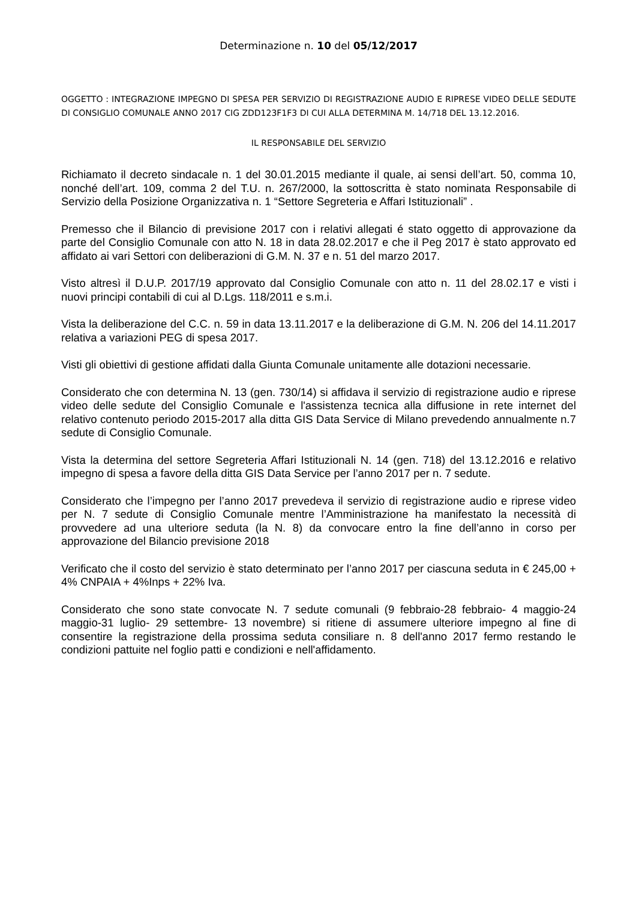Determinazione n. 10 del 05/12/2017
OGGETTO : INTEGRAZIONE IMPEGNO DI SPESA PER SERVIZIO DI REGISTRAZIONE AUDIO E RIPRESE VIDEO DELLE SEDUTE DI CONSIGLIO COMUNALE ANNO 2017 CIG ZDD123F1F3 DI CUI ALLA DETERMINA M. 14/718 DEL 13.12.2016.
IL RESPONSABILE DEL SERVIZIO
Richiamato il decreto sindacale n. 1 del 30.01.2015 mediante il quale, ai sensi dell’art. 50, comma 10, nonché dell’art. 109, comma 2 del T.U. n. 267/2000, la sottoscritta è stato nominata Responsabile di Servizio della Posizione Organizzativa n. 1 “Settore Segreteria e Affari Istituzionali” .
Premesso che il Bilancio di previsione 2017 con i relativi allegati é stato oggetto di approvazione da parte del Consiglio Comunale con atto N. 18 in data 28.02.2017 e che il Peg 2017 è stato approvato ed affidato ai vari Settori con deliberazioni di G.M. N. 37 e n. 51 del marzo 2017.
Visto altresì il D.U.P. 2017/19 approvato dal Consiglio Comunale con atto n. 11 del 28.02.17 e visti i nuovi principi contabili di cui al D.Lgs. 118/2011 e s.m.i.
Vista la deliberazione del C.C. n. 59 in data 13.11.2017 e la deliberazione di G.M. N. 206 del 14.11.2017 relativa a variazioni PEG di spesa 2017.
Visti gli obiettivi di gestione affidati dalla Giunta Comunale unitamente alle dotazioni necessarie.
Considerato che con determina N. 13 (gen. 730/14) si affidava il servizio di registrazione audio e riprese video delle sedute del Consiglio Comunale e l'assistenza tecnica alla diffusione in rete internet del relativo contenuto periodo 2015-2017 alla ditta GIS Data Service di Milano prevedendo annualmente n.7 sedute di Consiglio Comunale.
Vista la determina del settore Segreteria Affari Istituzionali N. 14 (gen. 718) del 13.12.2016 e relativo impegno di spesa a favore della ditta GIS Data Service per l’anno 2017 per n. 7 sedute.
Considerato che l’impegno per l’anno 2017 prevedeva il servizio di registrazione audio e riprese video per N. 7 sedute di Consiglio Comunale mentre l’Amministrazione ha manifestato la necessità di provvedere ad una ulteriore seduta (la N. 8) da convocare entro la fine dell’anno in corso per approvazione del Bilancio previsione 2018
Verificato che il costo del servizio è stato determinato per l’anno 2017 per ciascuna seduta in € 245,00 + 4% CNPAIA + 4%Inps + 22% Iva.
Considerato che sono state convocate N. 7 sedute comunali (9 febbraio-28 febbraio- 4 maggio-24 maggio-31 luglio- 29 settembre- 13 novembre) si ritiene di assumere ulteriore impegno al fine di consentire la registrazione della prossima seduta consiliare n. 8 dell'anno 2017 fermo restando le condizioni pattuite nel foglio patti e condizioni e nell'affidamento.